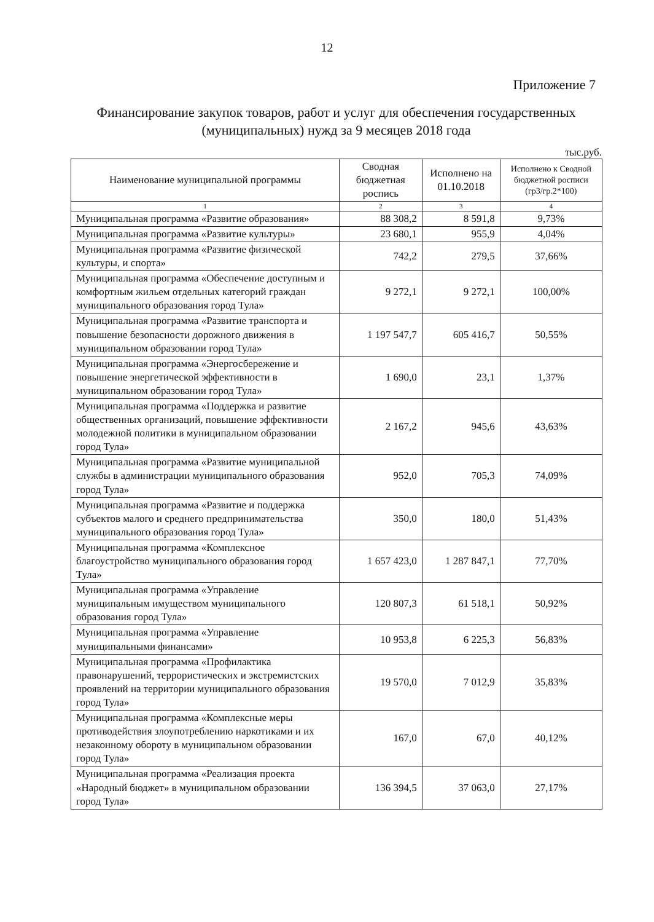12
Приложение 7
Финансирование закупок товаров, работ и услуг для обеспечения государственных (муниципальных) нужд за 9 месяцев 2018 года
тыс.руб.
| Наименование муниципальной программы | Сводная бюджетная роспись | Исполнено на 01.10.2018 | Исполнено к Сводной бюджетной росписи (гр3/гр.2*100) |
| --- | --- | --- | --- |
| 1 | 2 | 3 | 4 |
| Муниципальная программа «Развитие образования» | 88 308,2 | 8 591,8 | 9,73% |
| Муниципальная программа «Развитие культуры» | 23 680,1 | 955,9 | 4,04% |
| Муниципальная программа «Развитие физической культуры, и спорта» | 742,2 | 279,5 | 37,66% |
| Муниципальная программа «Обеспечение доступным и комфортным жильем отдельных категорий граждан муниципального образования город Тула» | 9 272,1 | 9 272,1 | 100,00% |
| Муниципальная программа «Развитие транспорта и повышение безопасности дорожного движения в муниципальном образовании город Тула» | 1 197 547,7 | 605 416,7 | 50,55% |
| Муниципальная программа «Энергосбережение и повышение энергетической эффективности в муниципальном образовании город Тула» | 1 690,0 | 23,1 | 1,37% |
| Муниципальная программа «Поддержка и развитие общественных организаций, повышение эффективности молодежной политики в муниципальном образовании город Тула» | 2 167,2 | 945,6 | 43,63% |
| Муниципальная программа «Развитие муниципальной службы в администрации муниципального образования город Тула» | 952,0 | 705,3 | 74,09% |
| Муниципальная программа «Развитие и поддержка субъектов малого и среднего предпринимательства муниципального образования город Тула» | 350,0 | 180,0 | 51,43% |
| Муниципальная программа «Комплексное благоустройство муниципального образования город Тула» | 1 657 423,0 | 1 287 847,1 | 77,70% |
| Муниципальная программа «Управление муниципальным имуществом муниципального образования город Тула» | 120 807,3 | 61 518,1 | 50,92% |
| Муниципальная программа «Управление муниципальными финансами» | 10 953,8 | 6 225,3 | 56,83% |
| Муниципальная программа «Профилактика правонарушений, террористических и экстремистских проявлений на территории муниципального образования город Тула» | 19 570,0 | 7 012,9 | 35,83% |
| Муниципальная программа «Комплексные меры противодействия злоупотреблению наркотиками и их незаконному обороту в муниципальном образовании город Тула» | 167,0 | 67,0 | 40,12% |
| Муниципальная программа «Реализация проекта «Народный бюджет» в муниципальном образовании город Тула» | 136 394,5 | 37 063,0 | 27,17% |